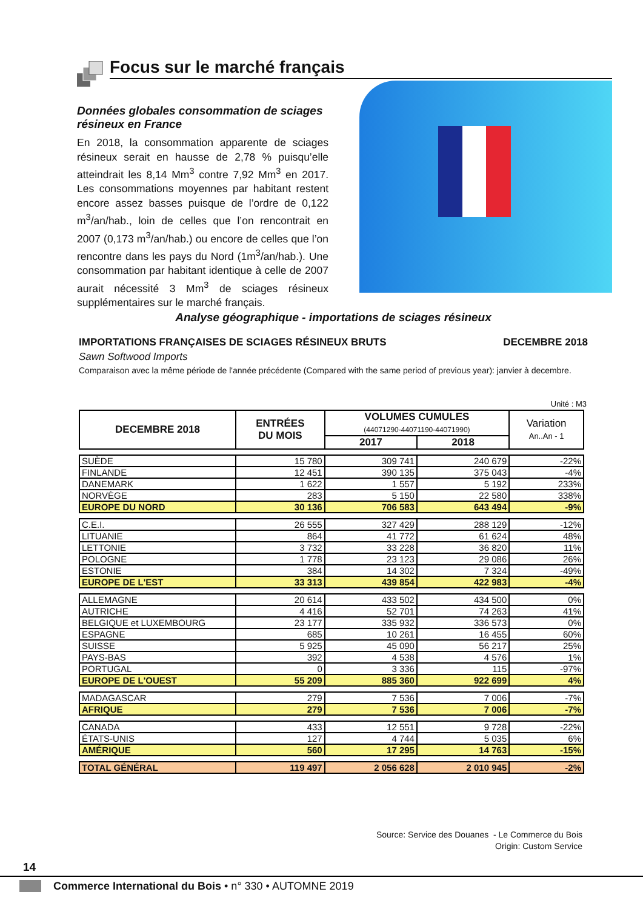Focus sur le marché français
Données globales consommation de sciages résineux en France
En 2018, la consommation apparente de sciages résineux serait en hausse de 2,78 % puisqu’elle atteindrait les 8,14 Mm<sup>3</sup> contre 7,92 Mm<sup>3</sup> en 2017. Les consommations moyennes par habitant restent encore assez basses puisque de l’ordre de 0,122 m<sup>3</sup>/an/hab., loin de celles que l’on rencontrait en 2007 (0,173 m<sup>3</sup>/an/hab.) ou encore de celles que l’on rencontre dans les pays du Nord (1m<sup>3</sup>/an/hab.). Une consommation par habitant identique à celle de 2007 aurait nécessité 3 Mm<sup>3</sup> de sciages résineux supplémentaires sur le marché français.
Analyse géographique - importations de sciages résineux
IMPORTATIONS FRANÇAISES DE SCIAGES RÉSINEUX BRUTS DECEMBRE 2018
Sawn Softwood Imports
Comparaison avec la même période de l'année précédente (Compared with the same period of previous year): janvier à decembre.
Unité : M3
| DECEMBRE 2018 | ENTRÉES DU MOIS | VOLUMES CUMULES (44071290-44071190-44071990) | | Variation An..An - 1 |
| --- | --- | --- | --- | --- |
| | | 2017 | 2018 | |
| SUÈDE | 15 780 | 309 741 | 240 679 | -22% |
| FINLANDE | 12 451 | 390 135 | 375 043 | -4% |
| DANEMARK | 1 622 | 1 557 | 5 192 | 233% |
| NORVÈGE | 283 | 5 150 | 22 580 | 338% |
| EUROPE DU NORD | 30 136 | 706 583 | 643 494 | -9% |
| C.E.I. | 26 555 | 327 429 | 288 129 | -12% |
| LITUANIE | 864 | 41 772 | 61 624 | 48% |
| LETTONIE | 3 732 | 33 228 | 36 820 | 11% |
| POLOGNE | 1 778 | 23 123 | 29 086 | 26% |
| ESTONIE | 384 | 14 302 | 7 324 | -49% |
| EUROPE DE L'EST | 33 313 | 439 854 | 422 983 | -4% |
| ALLEMAGNE | 20 614 | 433 502 | 434 500 | 0% |
| AUTRICHE | 4 416 | 52 701 | 74 263 | 41% |
| BELGIQUE et LUXEMBOURG | 23 177 | 335 932 | 336 573 | 0% |
| ESPAGNE | 685 | 10 261 | 16 455 | 60% |
| SUISSE | 5 925 | 45 090 | 56 217 | 25% |
| PAYS-BAS | 392 | 4 538 | 4 576 | 1% |
| PORTUGAL | 0 | 3 336 | 115 | -97% |
| EUROPE DE L'OUEST | 55 209 | 885 360 | 922 699 | 4% |
| MADAGASCAR | 279 | 7 536 | 7 006 | -7% |
| AFRIQUE | 279 | 7 536 | 7 006 | -7% |
| CANADA | 433 | 12 551 | 9 728 | -22% |
| ÉTATS-UNIS | 127 | 4 744 | 5 035 | 6% |
| AMÉRIQUE | 560 | 17 295 | 14 763 | -15% |
| TOTAL GÉNÉRAL | 119 497 | 2 056 628 | 2 010 945 | -2% |
Source: Service des Douanes - Le Commerce du Bois
Origin: Custom Service
14
Commerce International du Bois • n° 330 • AUTOMNE 2019